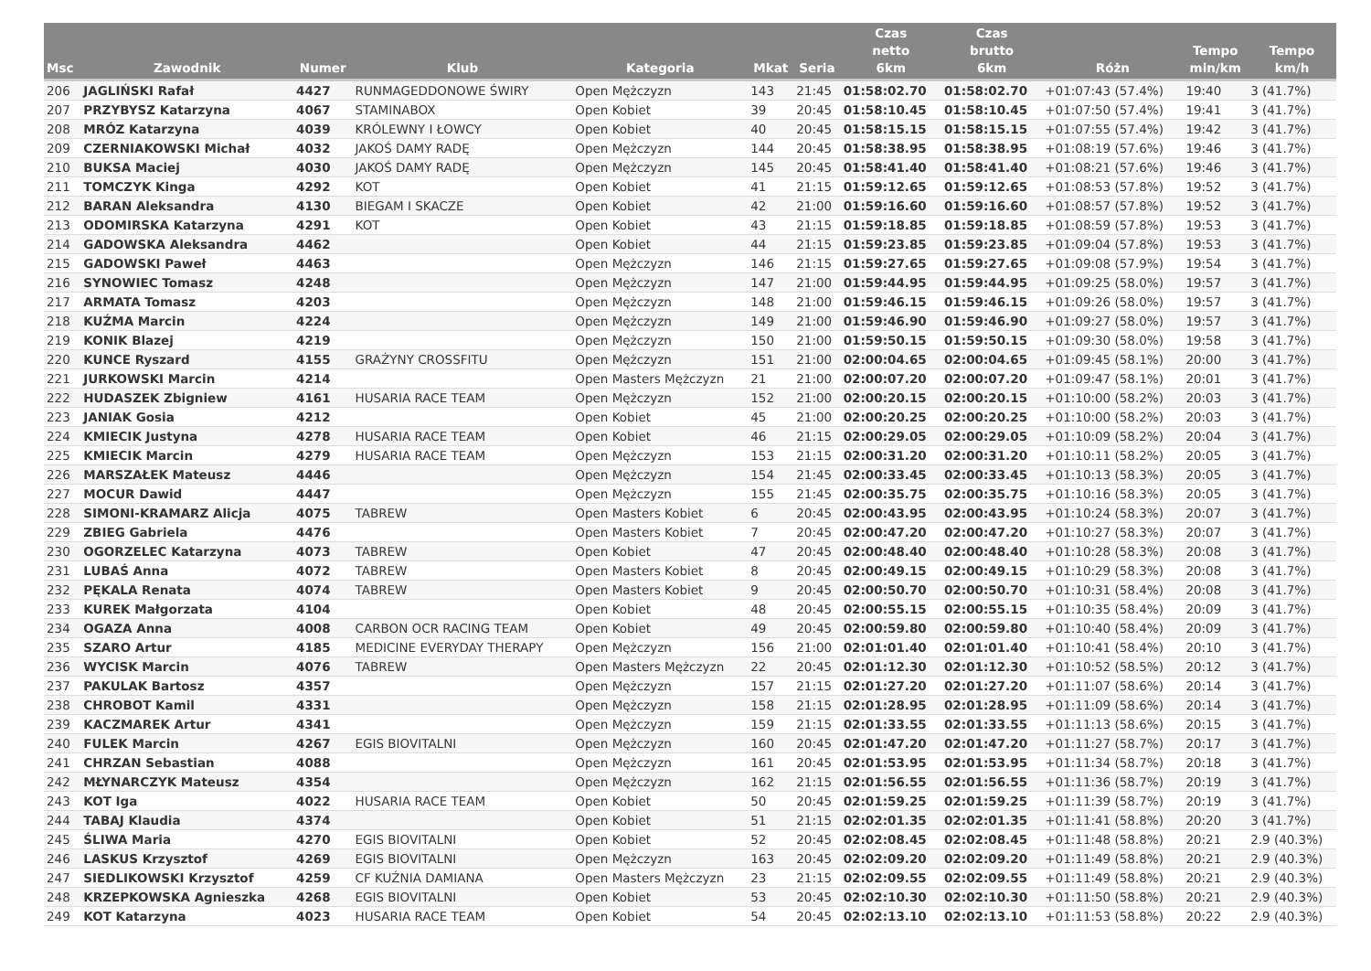| Msc | Zawodnik | Numer | Klub | Kategoria | Mkat | Seria | Czas netto 6km | Czas brutto 6km | Różn | Tempo min/km | Tempo km/h |
| --- | --- | --- | --- | --- | --- | --- | --- | --- | --- | --- | --- |
| 206 | JAGLIŃSKI Rafał | 4427 | RUNMAGEDDONOWE ŚWIRY | Open Mężczyzn | 143 | 21:45 | 01:58:02.70 | 01:58:02.70 | +01:07:43 (57.4%) | 19:40 | 3 (41.7%) |
| 207 | PRZYBYSZ Katarzyna | 4067 | STAMINABOX | Open Kobiet | 39 | 20:45 | 01:58:10.45 | 01:58:10.45 | +01:07:50 (57.4%) | 19:41 | 3 (41.7%) |
| 208 | MRÓZ Katarzyna | 4039 | KRÓLEWNY I ŁOWCY | Open Kobiet | 40 | 20:45 | 01:58:15.15 | 01:58:15.15 | +01:07:55 (57.4%) | 19:42 | 3 (41.7%) |
| 209 | CZERNIAKOWSKI Michał | 4032 | JAKOŚ DAMY RADĘ | Open Mężczyzn | 144 | 20:45 | 01:58:38.95 | 01:58:38.95 | +01:08:19 (57.6%) | 19:46 | 3 (41.7%) |
| 210 | BUKSA Maciej | 4030 | JAKOŚ DAMY RADĘ | Open Mężczyzn | 145 | 20:45 | 01:58:41.40 | 01:58:41.40 | +01:08:21 (57.6%) | 19:46 | 3 (41.7%) |
| 211 | TOMCZYK Kinga | 4292 | KOT | Open Kobiet | 41 | 21:15 | 01:59:12.65 | 01:59:12.65 | +01:08:53 (57.8%) | 19:52 | 3 (41.7%) |
| 212 | BARAN Aleksandra | 4130 | BIEGAM I SKACZE | Open Kobiet | 42 | 21:00 | 01:59:16.60 | 01:59:16.60 | +01:08:57 (57.8%) | 19:52 | 3 (41.7%) |
| 213 | ODOMIRSKA Katarzyna | 4291 | KOT | Open Kobiet | 43 | 21:15 | 01:59:18.85 | 01:59:18.85 | +01:08:59 (57.8%) | 19:53 | 3 (41.7%) |
| 214 | GADOWSKA Aleksandra | 4462 | | Open Kobiet | 44 | 21:15 | 01:59:23.85 | 01:59:23.85 | +01:09:04 (57.8%) | 19:53 | 3 (41.7%) |
| 215 | GADOWSKI Paweł | 4463 | | Open Mężczyzn | 146 | 21:15 | 01:59:27.65 | 01:59:27.65 | +01:09:08 (57.9%) | 19:54 | 3 (41.7%) |
| 216 | SYNOWIEC Tomasz | 4248 | | Open Mężczyzn | 147 | 21:00 | 01:59:44.95 | 01:59:44.95 | +01:09:25 (58.0%) | 19:57 | 3 (41.7%) |
| 217 | ARMATA Tomasz | 4203 | | Open Mężczyzn | 148 | 21:00 | 01:59:46.15 | 01:59:46.15 | +01:09:26 (58.0%) | 19:57 | 3 (41.7%) |
| 218 | KUŹMA Marcin | 4224 | | Open Mężczyzn | 149 | 21:00 | 01:59:46.90 | 01:59:46.90 | +01:09:27 (58.0%) | 19:57 | 3 (41.7%) |
| 219 | KONIK Blazej | 4219 | | Open Mężczyzn | 150 | 21:00 | 01:59:50.15 | 01:59:50.15 | +01:09:30 (58.0%) | 19:58 | 3 (41.7%) |
| 220 | KUNCE Ryszard | 4155 | GRAŻYNY CROSSFITU | Open Mężczyzn | 151 | 21:00 | 02:00:04.65 | 02:00:04.65 | +01:09:45 (58.1%) | 20:00 | 3 (41.7%) |
| 221 | JURKOWSKI Marcin | 4214 | | Open Masters Mężczyzn | 21 | 21:00 | 02:00:07.20 | 02:00:07.20 | +01:09:47 (58.1%) | 20:01 | 3 (41.7%) |
| 222 | HUDASZEK Zbigniew | 4161 | HUSARIA RACE TEAM | Open Mężczyzn | 152 | 21:00 | 02:00:20.15 | 02:00:20.15 | +01:10:00 (58.2%) | 20:03 | 3 (41.7%) |
| 223 | JANIAK Gosia | 4212 | | Open Kobiet | 45 | 21:00 | 02:00:20.25 | 02:00:20.25 | +01:10:00 (58.2%) | 20:03 | 3 (41.7%) |
| 224 | KMIECIK Justyna | 4278 | HUSARIA RACE TEAM | Open Kobiet | 46 | 21:15 | 02:00:29.05 | 02:00:29.05 | +01:10:09 (58.2%) | 20:04 | 3 (41.7%) |
| 225 | KMIECIK Marcin | 4279 | HUSARIA RACE TEAM | Open Mężczyzn | 153 | 21:15 | 02:00:31.20 | 02:00:31.20 | +01:10:11 (58.2%) | 20:05 | 3 (41.7%) |
| 226 | MARSZAŁEK Mateusz | 4446 | | Open Mężczyzn | 154 | 21:45 | 02:00:33.45 | 02:00:33.45 | +01:10:13 (58.3%) | 20:05 | 3 (41.7%) |
| 227 | MOCUR Dawid | 4447 | | Open Mężczyzn | 155 | 21:45 | 02:00:35.75 | 02:00:35.75 | +01:10:16 (58.3%) | 20:05 | 3 (41.7%) |
| 228 | SIMONI-KRAMARZ Alicja | 4075 | TABREW | Open Masters Kobiet | 6 | 20:45 | 02:00:43.95 | 02:00:43.95 | +01:10:24 (58.3%) | 20:07 | 3 (41.7%) |
| 229 | ZBIEG Gabriela | 4476 | | Open Masters Kobiet | 7 | 20:45 | 02:00:47.20 | 02:00:47.20 | +01:10:27 (58.3%) | 20:07 | 3 (41.7%) |
| 230 | OGORZELEC Katarzyna | 4073 | TABREW | Open Kobiet | 47 | 20:45 | 02:00:48.40 | 02:00:48.40 | +01:10:28 (58.3%) | 20:08 | 3 (41.7%) |
| 231 | LUBAŚ Anna | 4072 | TABREW | Open Masters Kobiet | 8 | 20:45 | 02:00:49.15 | 02:00:49.15 | +01:10:29 (58.3%) | 20:08 | 3 (41.7%) |
| 232 | PĘKALA Renata | 4074 | TABREW | Open Masters Kobiet | 9 | 20:45 | 02:00:50.70 | 02:00:50.70 | +01:10:31 (58.4%) | 20:08 | 3 (41.7%) |
| 233 | KUREK Małgorzata | 4104 | | Open Kobiet | 48 | 20:45 | 02:00:55.15 | 02:00:55.15 | +01:10:35 (58.4%) | 20:09 | 3 (41.7%) |
| 234 | OGAZA Anna | 4008 | CARBON OCR RACING TEAM | Open Kobiet | 49 | 20:45 | 02:00:59.80 | 02:00:59.80 | +01:10:40 (58.4%) | 20:09 | 3 (41.7%) |
| 235 | SZARO Artur | 4185 | MEDICINE EVERYDAY THERAPY | Open Mężczyzn | 156 | 21:00 | 02:01:01.40 | 02:01:01.40 | +01:10:41 (58.4%) | 20:10 | 3 (41.7%) |
| 236 | WYCISK Marcin | 4076 | TABREW | Open Masters Mężczyzn | 22 | 20:45 | 02:01:12.30 | 02:01:12.30 | +01:10:52 (58.5%) | 20:12 | 3 (41.7%) |
| 237 | PAKULAK Bartosz | 4357 | | Open Mężczyzn | 157 | 21:15 | 02:01:27.20 | 02:01:27.20 | +01:11:07 (58.6%) | 20:14 | 3 (41.7%) |
| 238 | CHROBOT Kamil | 4331 | | Open Mężczyzn | 158 | 21:15 | 02:01:28.95 | 02:01:28.95 | +01:11:09 (58.6%) | 20:14 | 3 (41.7%) |
| 239 | KACZMAREK Artur | 4341 | | Open Mężczyzn | 159 | 21:15 | 02:01:33.55 | 02:01:33.55 | +01:11:13 (58.6%) | 20:15 | 3 (41.7%) |
| 240 | FULEK Marcin | 4267 | EGIS BIOVITALNI | Open Mężczyzn | 160 | 20:45 | 02:01:47.20 | 02:01:47.20 | +01:11:27 (58.7%) | 20:17 | 3 (41.7%) |
| 241 | CHRZAN Sebastian | 4088 | | Open Mężczyzn | 161 | 20:45 | 02:01:53.95 | 02:01:53.95 | +01:11:34 (58.7%) | 20:18 | 3 (41.7%) |
| 242 | MŁYNARCZYK Mateusz | 4354 | | Open Mężczyzn | 162 | 21:15 | 02:01:56.55 | 02:01:56.55 | +01:11:36 (58.7%) | 20:19 | 3 (41.7%) |
| 243 | KOT Iga | 4022 | HUSARIA RACE TEAM | Open Kobiet | 50 | 20:45 | 02:01:59.25 | 02:01:59.25 | +01:11:39 (58.7%) | 20:19 | 3 (41.7%) |
| 244 | TABAJ Klaudia | 4374 | | Open Kobiet | 51 | 21:15 | 02:02:01.35 | 02:02:01.35 | +01:11:41 (58.8%) | 20:20 | 3 (41.7%) |
| 245 | ŚLIWA Maria | 4270 | EGIS BIOVITALNI | Open Kobiet | 52 | 20:45 | 02:02:08.45 | 02:02:08.45 | +01:11:48 (58.8%) | 20:21 | 2.9 (40.3%) |
| 246 | LASKUS Krzysztof | 4269 | EGIS BIOVITALNI | Open Mężczyzn | 163 | 20:45 | 02:02:09.20 | 02:02:09.20 | +01:11:49 (58.8%) | 20:21 | 2.9 (40.3%) |
| 247 | SIEDLIKOWSKI Krzysztof | 4259 | CF KUŹNIA DAMIANA | Open Masters Mężczyzn | 23 | 21:15 | 02:02:09.55 | 02:02:09.55 | +01:11:49 (58.8%) | 20:21 | 2.9 (40.3%) |
| 248 | KRZEPKOWSKA Agnieszka | 4268 | EGIS BIOVITALNI | Open Kobiet | 53 | 20:45 | 02:02:10.30 | 02:02:10.30 | +01:11:50 (58.8%) | 20:21 | 2.9 (40.3%) |
| 249 | KOT Katarzyna | 4023 | HUSARIA RACE TEAM | Open Kobiet | 54 | 20:45 | 02:02:13.10 | 02:02:13.10 | +01:11:53 (58.8%) | 20:22 | 2.9 (40.3%) |